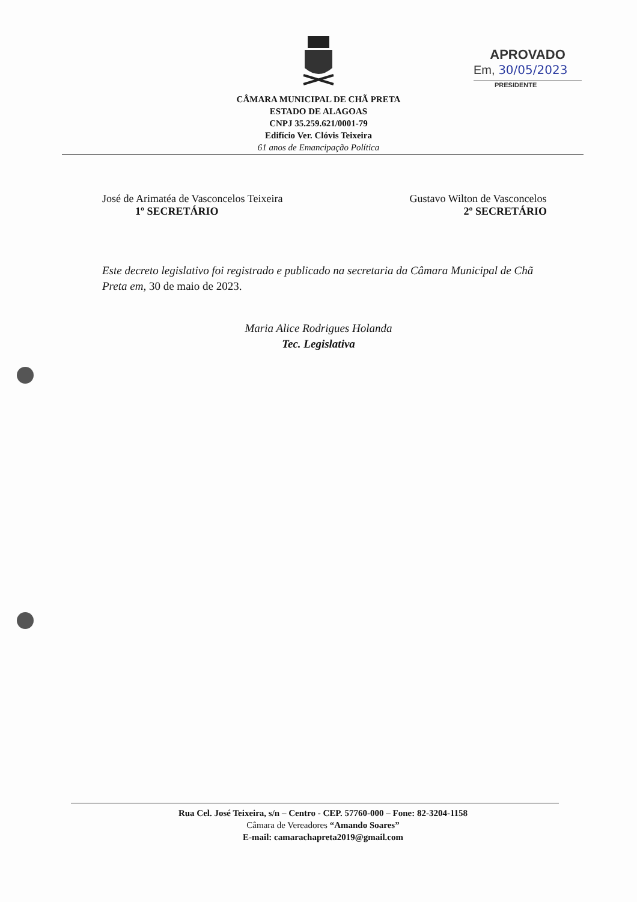APROVADO
Em, 30/05/2023
PRESIDENTE
CÂMARA MUNICIPAL DE CHÃ PRETA
ESTADO DE ALAGOAS
CNPJ 35.259.621/0001-79
Edifício Ver. Clóvis Teixeira
61 anos de Emancipação Política
José de Arimatéa de Vasconcelos Teixeira
1º SECRETÁRIO
Gustavo Wilton de Vasconcelos
2º SECRETÁRIO
Este decreto legislativo foi registrado e publicado na secretaria da Câmara Municipal de Chã Preta em, 30 de maio de 2023.
Maria Alice Rodrigues Holanda
Tec. Legislativa
Rua Cel. José Teixeira, s/n – Centro - CEP. 57760-000 – Fone: 82-3204-1158
Câmara de Vereadores “Amando Soares”
E-mail: camarachapreta2019@gmail.com